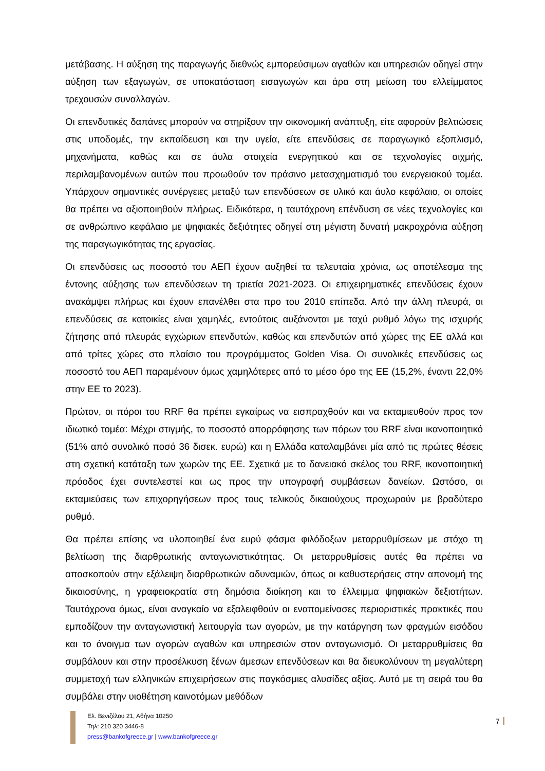μετάβασης. Η αύξηση της παραγωγής διεθνώς εμπορεύσιμων αγαθών και υπηρεσιών οδηγεί στην αύξηση των εξαγωγών, σε υποκατάσταση εισαγωγών και άρα στη μείωση του ελλείμματος τρεχουσών συναλλαγών.
Οι επενδυτικές δαπάνες μπορούν να στηρίξουν την οικονομική ανάπτυξη, είτε αφορούν βελτιώσεις στις υποδομές, την εκπαίδευση και την υγεία, είτε επενδύσεις σε παραγωγικό εξοπλισμό, μηχανήματα, καθώς και σε άυλα στοιχεία ενεργητικού και σε τεχνολογίες αιχμής, περιλαμβανομένων αυτών που προωθούν τον πράσινο μετασχηματισμό του ενεργειακού τομέα. Υπάρχουν σημαντικές συνέργειες μεταξύ των επενδύσεων σε υλικό και άυλο κεφάλαιο, οι οποίες θα πρέπει να αξιοποιηθούν πλήρως. Ειδικότερα, η ταυτόχρονη επένδυση σε νέες τεχνολογίες και σε ανθρώπινο κεφάλαιο με ψηφιακές δεξιότητες οδηγεί στη μέγιστη δυνατή μακροχρόνια αύξηση της παραγωγικότητας της εργασίας.
Οι επενδύσεις ως ποσοστό του ΑΕΠ έχουν αυξηθεί τα τελευταία χρόνια, ως αποτέλεσμα της έντονης αύξησης των επενδύσεων τη τριετία 2021-2023. Οι επιχειρηματικές επενδύσεις έχουν ανακάμψει πλήρως και έχουν επανέλθει στα προ του 2010 επίπεδα. Από την άλλη πλευρά, οι επενδύσεις σε κατοικίες είναι χαμηλές, εντούτοις αυξάνονται με ταχύ ρυθμό λόγω της ισχυρής ζήτησης από πλευράς εγχώριων επενδυτών, καθώς και επενδυτών από χώρες της ΕΕ αλλά και από τρίτες χώρες στο πλαίσιο του προγράμματος Golden Visa. Οι συνολικές επενδύσεις ως ποσοστό του ΑΕΠ παραμένουν όμως χαμηλότερες από το μέσο όρο της ΕΕ (15,2%, έναντι 22,0% στην ΕΕ το 2023).
Πρώτον, οι πόροι του RRF θα πρέπει εγκαίρως να εισπραχθούν και να εκταμιευθούν προς τον ιδιωτικό τομέα: Μέχρι στιγμής, το ποσοστό απορρόφησης των πόρων του RRF είναι ικανοποιητικό (51% από συνολικό ποσό 36 δισεκ. ευρώ) και η Ελλάδα καταλαμβάνει μία από τις πρώτες θέσεις στη σχετική κατάταξη των χωρών της ΕΕ. Σχετικά με το δανειακό σκέλος του RRF, ικανοποιητική πρόοδος έχει συντελεστεί και ως προς την υπογραφή συμβάσεων δανείων. Ωστόσο, οι εκταμιεύσεις των επιχορηγήσεων προς τους τελικούς δικαιούχους προχωρούν με βραδύτερο ρυθμό.
Θα πρέπει επίσης να υλοποιηθεί ένα ευρύ φάσμα φιλόδοξων μεταρρυθμίσεων με στόχο τη βελτίωση της διαρθρωτικής ανταγωνιστικότητας. Οι μεταρρυθμίσεις αυτές θα πρέπει να αποσκοπούν στην εξάλειψη διαρθρωτικών αδυναμιών, όπως οι καθυστερήσεις στην απονομή της δικαιοσύνης, η γραφειοκρατία στη δημόσια διοίκηση και το έλλειμμα ψηφιακών δεξιοτήτων. Ταυτόχρονα όμως, είναι αναγκαίο να εξαλειφθούν οι εναπομείνασες περιοριστικές πρακτικές που εμποδίζουν την ανταγωνιστική λειτουργία των αγορών, με την κατάργηση των φραγμών εισόδου και το άνοιγμα των αγορών αγαθών και υπηρεσιών στον ανταγωνισμό. Οι μεταρρυθμίσεις θα συμβάλουν και στην προσέλκυση ξένων άμεσων επενδύσεων και θα διευκολύνουν τη μεγαλύτερη συμμετοχή των ελληνικών επιχειρήσεων στις παγκόσμιες αλυσίδες αξίας. Αυτό με τη σειρά του θα συμβάλει στην υιοθέτηση καινοτόμων μεθόδων
Ελ. Βενιζέλου 21, Αθήνα 10250
Τηλ: 210 320 3446-8
press@bankofgreece.gr | www.bankofgreece.gr
7